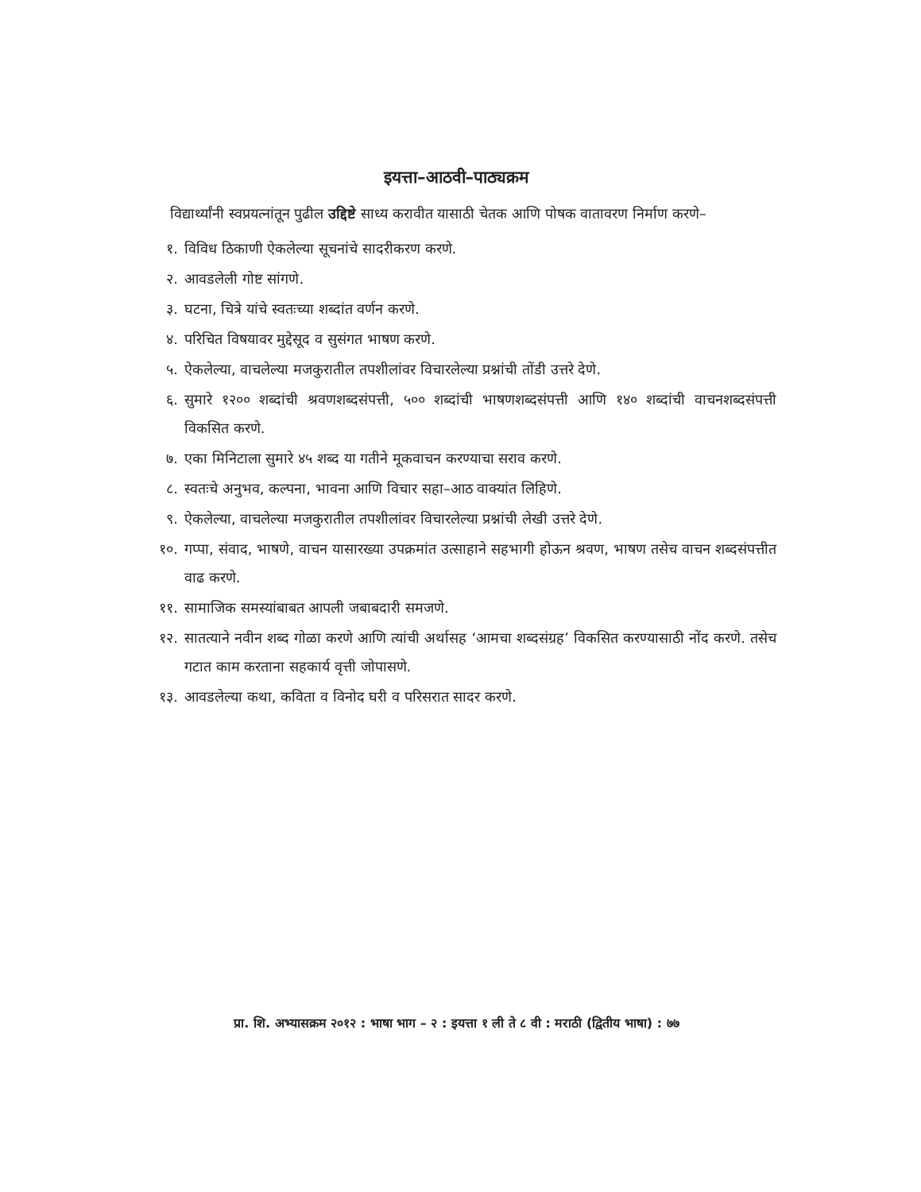इयत्ता–आठवी–पाठ्यक्रम
विद्यार्थ्यांनी स्वप्रयत्नांतून पुढील उद्दिष्टे साध्य करावीत यासाठी चेतक आणि पोषक वातावरण निर्माण करणे–
१. विविध ठिकाणी ऐकलेल्या सूचनांचे सादरीकरण करणे.
२. आवडलेली गोष्ट सांगणे.
३. घटना, चित्रे यांचे स्वतःच्या शब्दांत वर्णन करणे.
४. परिचित विषयावर मुद्देसूद व सुसंगत भाषण करणे.
५. ऐकलेल्या, वाचलेल्या मजकुरातील तपशीलांवर विचारलेल्या प्रश्नांची तोंडी उत्तरे देणे.
६. सुमारे १२०० शब्दांची श्रवणशब्दसंपत्ती, ५०० शब्दांची भाषणशब्दसंपत्ती आणि १४० शब्दांची वाचनशब्दसंपत्ती विकसित करणे.
७. एका मिनिटाला सुमारे ४५ शब्द या गतीने मूकवाचन करण्याचा सराव करणे.
८. स्वतःचे अनुभव, कल्पना, भावना आणि विचार सहा–आठ वाक्यांत लिहिणे.
९. ऐकलेल्या, वाचलेल्या मजकुरातील तपशीलांवर विचारलेल्या प्रश्नांची लेखी उत्तरे देणे.
१०. गप्पा, संवाद, भाषणे, वाचन यासारख्या उपक्रमांत उत्साहाने सहभागी होऊन श्रवण, भाषण तसेच वाचन शब्दसंपत्तीत वाढ करणे.
११. सामाजिक समस्यांबाबत आपली जबाबदारी समजणे.
१२. सातत्याने नवीन शब्द गोळा करणे आणि त्यांची अर्थासह ‘आमचा शब्दसंग्रह’ विकसित करण्यासाठी नोंद करणे. तसेच गटात काम करताना सहकार्य वृत्ती जोपासणे.
१३. आवडलेल्या कथा, कविता व विनोद घरी व परिसरात सादर करणे.
प्रा. शि. अभ्यासक्रम २०१२ : भाषा भाग – २ : इयत्ता १ ली ते ८ वी : मराठी (द्वितीय भाषा) : ७७